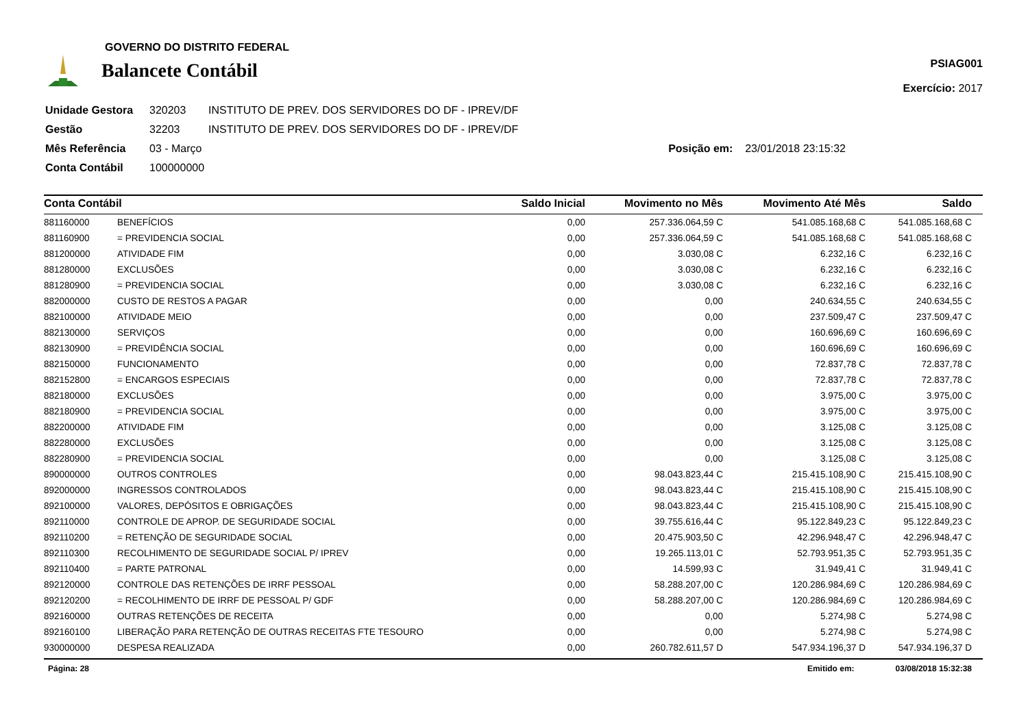GOVERNO DO DISTRITO FEDERAL
Balancete Contábil
PSIAG001
Exercício: 2017
| Unidade Gestora | 320203 | INSTITUTO DE PREV. DOS SERVIDORES DO DF - IPREV/DF |
| Gestão | 32203 | INSTITUTO DE PREV. DOS SERVIDORES DO DF - IPREV/DF |
| Mês Referência | 03 - Março | Posição em: 23/01/2018 23:15:32 |
| Conta Contábil | 100000000 | |
| Conta Contábil | | Saldo Inicial | Movimento no Mês | Movimento Até Mês | Saldo |
| --- | --- | --- | --- | --- | --- |
| 881160000 | BENEFÍCIOS | 0,00 | 257.336.064,59 C | 541.085.168,68 C | 541.085.168,68 C |
| 881160900 | = PREVIDENCIA SOCIAL | 0,00 | 257.336.064,59 C | 541.085.168,68 C | 541.085.168,68 C |
| 881200000 | ATIVIDADE FIM | 0,00 | 3.030,08 C | 6.232,16 C | 6.232,16 C |
| 881280000 | EXCLUSÕES | 0,00 | 3.030,08 C | 6.232,16 C | 6.232,16 C |
| 881280900 | = PREVIDENCIA SOCIAL | 0,00 | 3.030,08 C | 6.232,16 C | 6.232,16 C |
| 882000000 | CUSTO DE RESTOS A PAGAR | 0,00 | 0,00 | 240.634,55 C | 240.634,55 C |
| 882100000 | ATIVIDADE MEIO | 0,00 | 0,00 | 237.509,47 C | 237.509,47 C |
| 882130000 | SERVIÇOS | 0,00 | 0,00 | 160.696,69 C | 160.696,69 C |
| 882130900 | = PREVIDÊNCIA SOCIAL | 0,00 | 0,00 | 160.696,69 C | 160.696,69 C |
| 882150000 | FUNCIONAMENTO | 0,00 | 0,00 | 72.837,78 C | 72.837,78 C |
| 882152800 | = ENCARGOS ESPECIAIS | 0,00 | 0,00 | 72.837,78 C | 72.837,78 C |
| 882180000 | EXCLUSÕES | 0,00 | 0,00 | 3.975,00 C | 3.975,00 C |
| 882180900 | = PREVIDENCIA SOCIAL | 0,00 | 0,00 | 3.975,00 C | 3.975,00 C |
| 882200000 | ATIVIDADE FIM | 0,00 | 0,00 | 3.125,08 C | 3.125,08 C |
| 882280000 | EXCLUSÕES | 0,00 | 0,00 | 3.125,08 C | 3.125,08 C |
| 882280900 | = PREVIDENCIA SOCIAL | 0,00 | 0,00 | 3.125,08 C | 3.125,08 C |
| 890000000 | OUTROS CONTROLES | 0,00 | 98.043.823,44 C | 215.415.108,90 C | 215.415.108,90 C |
| 892000000 | INGRESSOS CONTROLADOS | 0,00 | 98.043.823,44 C | 215.415.108,90 C | 215.415.108,90 C |
| 892100000 | VALORES, DEPÓSITOS E OBRIGAÇÕES | 0,00 | 98.043.823,44 C | 215.415.108,90 C | 215.415.108,90 C |
| 892110000 | CONTROLE DE APROP. DE SEGURIDADE SOCIAL | 0,00 | 39.755.616,44 C | 95.122.849,23 C | 95.122.849,23 C |
| 892110200 | = RETENÇÃO DE SEGURIDADE SOCIAL | 0,00 | 20.475.903,50 C | 42.296.948,47 C | 42.296.948,47 C |
| 892110300 | RECOLHIMENTO DE SEGURIDADE SOCIAL P/ IPREV | 0,00 | 19.265.113,01 C | 52.793.951,35 C | 52.793.951,35 C |
| 892110400 | = PARTE PATRONAL | 0,00 | 14.599,93 C | 31.949,41 C | 31.949,41 C |
| 892120000 | CONTROLE DAS RETENÇÕES DE IRRF PESSOAL | 0,00 | 58.288.207,00 C | 120.286.984,69 C | 120.286.984,69 C |
| 892120200 | = RECOLHIMENTO DE IRRF DE PESSOAL P/ GDF | 0,00 | 58.288.207,00 C | 120.286.984,69 C | 120.286.984,69 C |
| 892160000 | OUTRAS RETENÇÕES DE RECEITA | 0,00 | 0,00 | 5.274,98 C | 5.274,98 C |
| 892160100 | LIBERAÇÃO PARA RETENÇÃO DE OUTRAS RECEITAS FTE TESOURO | 0,00 | 0,00 | 5.274,98 C | 5.274,98 C |
| 930000000 | DESPESA REALIZADA | 0,00 | 260.782.611,57 D | 547.934.196,37 D | 547.934.196,37 D |
Página: 28 Emitido em: 03/08/2018 15:32:38